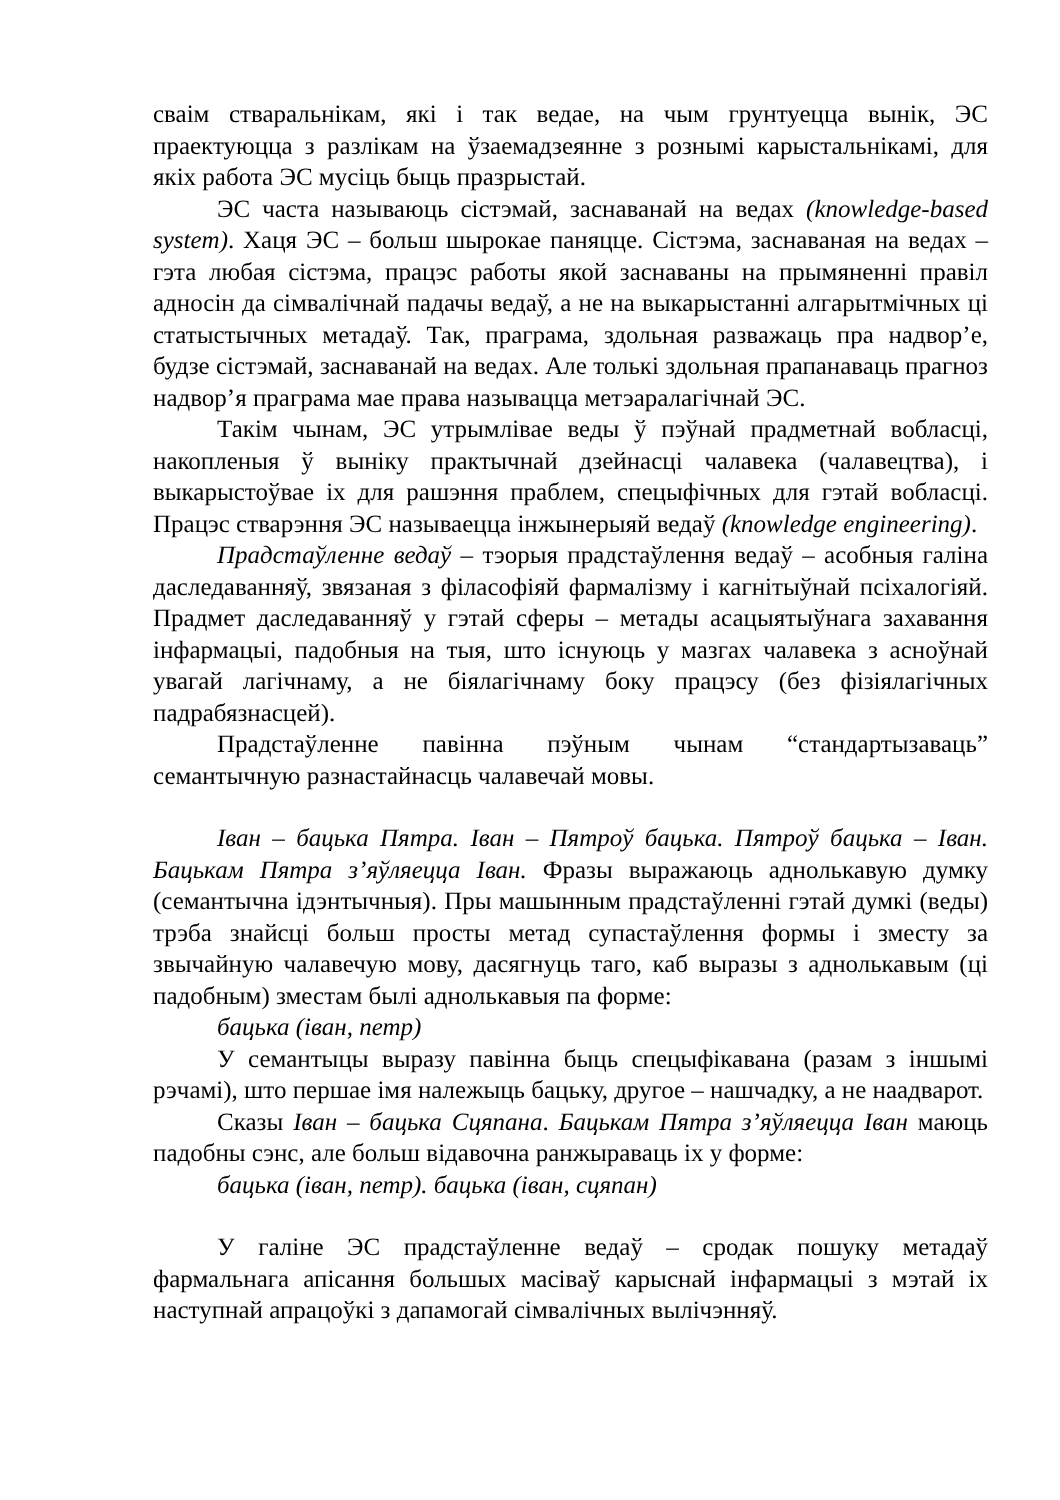сваім стваральнікам, які і так ведае, на чым грунтуецца вынік, ЭС праектуюцца з разлікам на ўзаемадзеянне з рознымі карыстальнікамі, для якіх работа ЭС мусіць быць празрыстай.
ЭС часта называюць сістэмай, заснаванай на ведах (knowledge-based system). Хаця ЭС – больш шырокае паняцце. Сістэма, заснаваная на ведах – гэта любая сістэма, працэс работы якой заснаваны на прымяненні правіл адносін да сімвалічнай падачы ведаў, а не на выкарыстанні алгарытмічных ці статыстычных метадаў. Так, праграма, здольная разважаць пра надвор’е, будзе сістэмай, заснаванай на ведах. Але толькі здольная прапанаваць прагноз надвор’я праграма мае права называцца метэаралагічнай ЭС.
Такім чынам, ЭС утрымлівае веды ў пэўнай прадметнай вобласці, накопленыя ў выніку практычнай дзейнасці чалавека (чалавецтва), і выкарыстоўвае іх для рашэння праблем, спецыфічных для гэтай вобласці. Працэс стварэння ЭС называецца інжынерыяй ведаў (knowledge engineering).
Прадстаўленне ведаў – тэорыя прадстаўлення ведаў – асобныя галіна даследаванняў, звязаная з філасофіяй фармалізму і кагнітыўнай псіхалогіяй. Прадмет даследаванняў у гэтай сферы – метады асацыятыўнага захавання інфармацыі, падобныя на тыя, што існуюць у мазгах чалавека з асноўнай увагай лагічнаму, а не біялагічнаму боку працэсу (без фізіялагічных падрабязнасцей).
Прадстаўленне павінна пэўным чынам “стандартызаваць” семантычную разнастайнасць чалавечай мовы.
Іван – бацька Пятра. Іван – Пятроў бацька. Пятроў бацька – Іван. Бацькам Пятра з’яўляецца Іван. Фразы выражаюць аднолькавую думку (семантычна ідэнтычныя). Пры машынным прадстаўленні гэтай думкі (веды) трэба знайсці больш просты метад супастаўлення формы і зместу за звычайную чалавечую мову, дасягнуць таго, каб выразы з аднолькавым (ці падобным) зместам былі аднолькавыя па форме:
бацька (іван, петр)
У семантыцы выразу павінна быць спецыфікавана (разам з іншымі рэчамі), што першае імя належыць бацьку, другое – нашчадку, а не наадварот.
Сказы Іван – бацька Сцяпана. Бацькам Пятра з’яўляецца Іван маюць падобны сэнс, але больш відавочна ранжыраваць іх у форме:
бацька (іван, петр). бацька (іван, сцяпан)
У галіне ЭС прадстаўленне ведаў – сродак пошуку метадаў фармальнага апісання большых масіваў карыснай інфармацыі з мэтай іх наступнай апрацоўкі з дапамогай сімвалічных вылічэнняў.